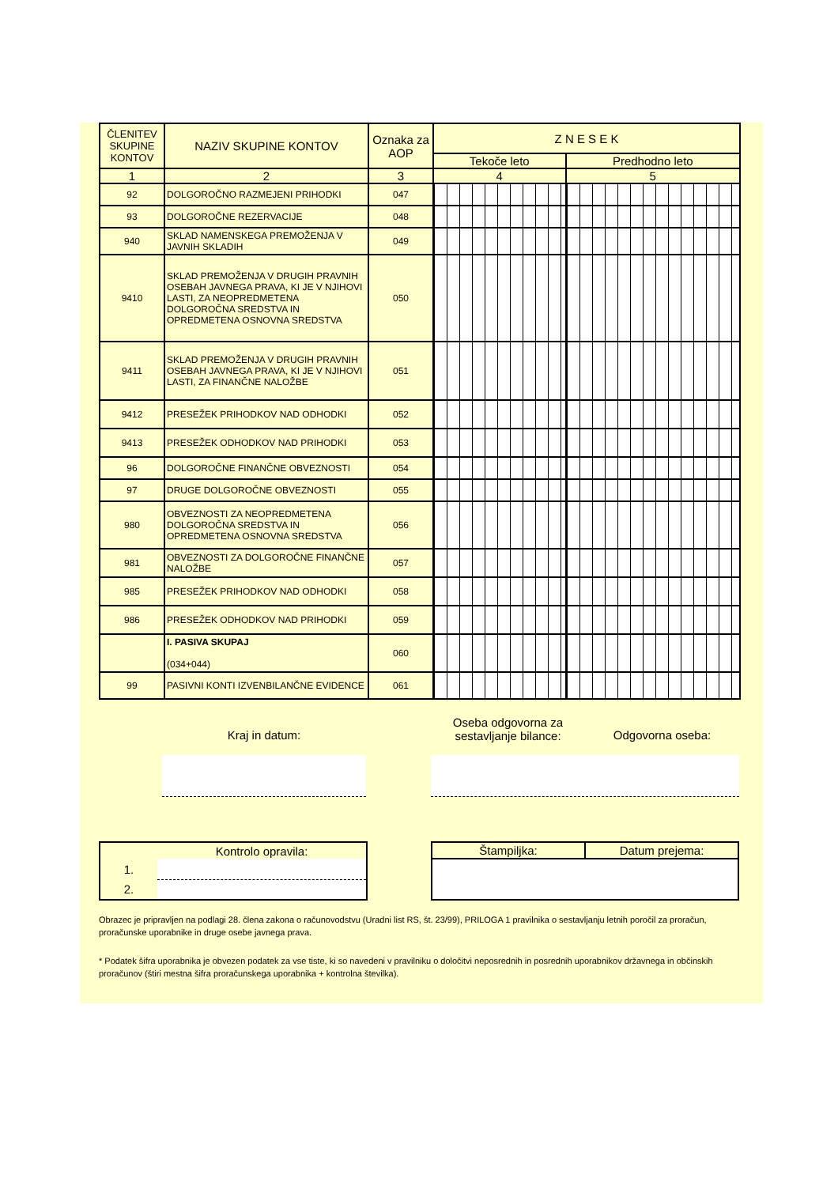| ČLENITEV SKUPINE KONTOV | NAZIV SKUPINE KONTOV | Oznaka za AOP | Z N E S E K | |
| --- | --- | --- | --- | --- |
| | | | Tekoče leto | Predhodno leto |
| 1 | 2 | 3 | 4 | 5 |
| 92 | DOLGOROČNO RAZMEJENI PRIHODKI | 047 | | |
| 93 | DOLGOROČNE REZERVACIJE | 048 | | |
| 940 | SKLAD NAMENSKEGA PREMOŽENJA V JAVNIH SKLADIH | 049 | | |
| 9410 | SKLAD PREMOŽENJA V DRUGIH PRAVNIH OSEBAH JAVNEGA PRAVA, KI JE V NJIHOVI LASTI, ZA NEOPREDMETENA DOLGOROČNA SREDSTVA IN OPREDMETENA OSNOVNA SREDSTVA | 050 | | |
| 9411 | SKLAD PREMOŽENJA V DRUGIH PRAVNIH OSEBAH JAVNEGA PRAVA, KI JE V NJIHOVI LASTI, ZA FINANČNE NALOŽBE | 051 | | |
| 9412 | PRESEŽEK PRIHODKOV NAD ODHODKI | 052 | | |
| 9413 | PRESEŽEK ODHODKOV NAD PRIHODKI | 053 | | |
| 96 | DOLGOROČNE FINANČNE OBVEZNOSTI | 054 | | |
| 97 | DRUGE DOLGOROČNE OBVEZNOSTI | 055 | | |
| 980 | OBVEZNOSTI ZA NEOPREDMETENA DOLGOROČNA SREDSTVA IN OPREDMETENA OSNOVNA SREDSTVA | 056 | | |
| 981 | OBVEZNOSTI ZA DOLGOROČNE FINANČNE NALOŽBE | 057 | | |
| 985 | PRESEŽEK PRIHODKOV NAD ODHODKI | 058 | | |
| 986 | PRESEŽEK ODHODKOV NAD PRIHODKI | 059 | | |
| | I. PASIVA SKUPAJ (034+044) | 060 | | |
| 99 | PASIVNI KONTI IZVENBILANČNE EVIDENCE | 061 | | |
Kraj in datum:
Oseba odgovorna za sestavljanje bilance:
Odgovorna oseba:
| | Kontrolo opravila: |
| 1. | |
| 2. | |
| Štampiljka: | Datum prejema: |
Obrazec je pripravljen na podlagi 28. člena zakona o računovodstvu (Uradni list RS, št. 23/99), PRILOGA 1 pravilnika o sestavljanju letnih poročil za proračun, proračunske uporabnike in druge osebe javnega prava.
* Podatek šifra uporabnika je obvezen podatek za vse tiste, ki so navedeni v pravilniku o določitvi neposrednih in posrednih uporabnikov državnega in občinskih proračunov (štiri mestna šifra proračunskega uporabnika + kontrolna številka).